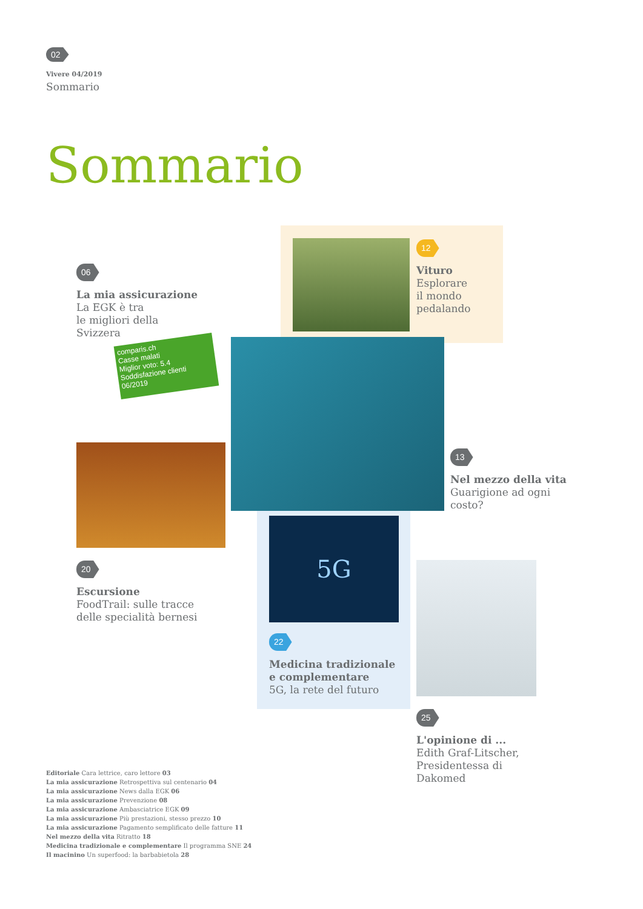02
Vivere 04/2019
Sommario
Sommario
12
Vituro
Esplorare
il mondo
pedalando
06
La mia assicurazione
La EGK è tra
le migliori della
Svizzera
comparis.ch
Casse malati
Miglior voto: 5.4
Soddisfazione clienti 06/2019
13
Nel mezzo della vita
Guarigione ad ogni
costo?
5G
22
Medicina tradizionale
e complementare
5G, la rete del futuro
20
Escursione
FoodTrail: sulle tracce
delle specialità bernesi
25
L'opinione di ...
Edith Graf-Litscher,
Presidentessa di
Dakomed
Editoriale Cara lettrice, caro lettore 03
La mia assicurazione Retrospettiva sul centenario 04
La mia assicurazione News dalla EGK 06
La mia assicurazione Prevenzione 08
La mia assicurazione Ambasciatrice EGK 09
La mia assicurazione Più prestazioni, stesso prezzo 10
La mia assicurazione Pagamento semplificato delle fatture 11
Nel mezzo della vita Ritratto 18
Medicina tradizionale e complementare Il programma SNE 24
Il macinino Un superfood: la barbabietola 28